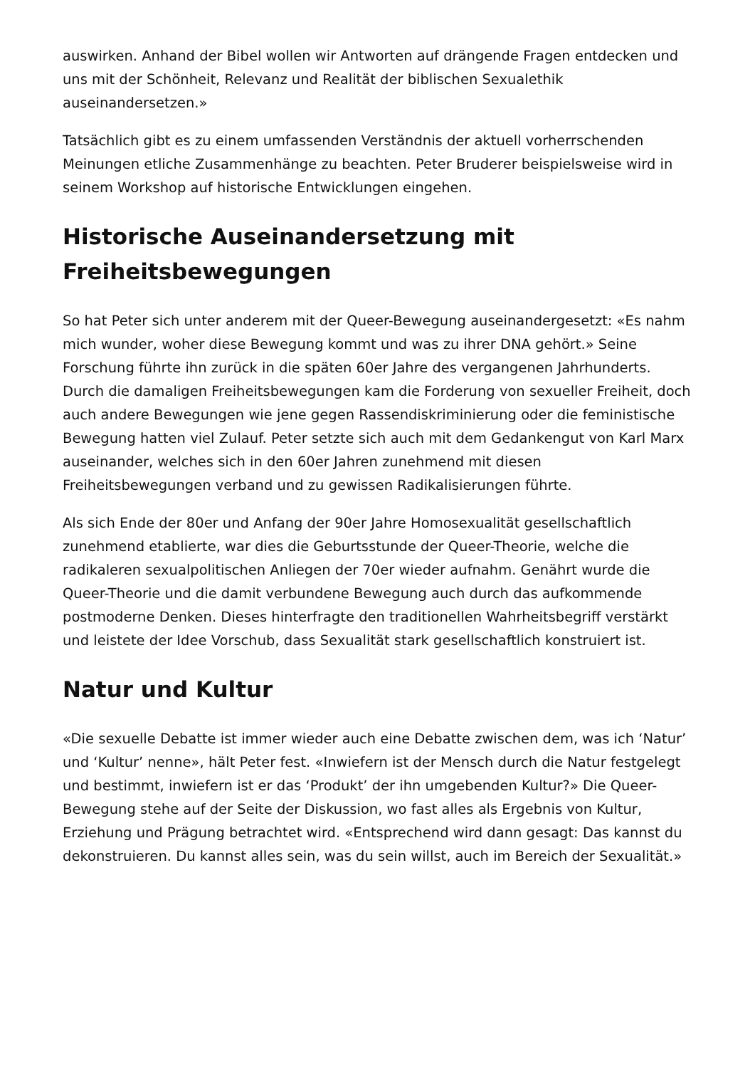auswirken. Anhand der Bibel wollen wir Antworten auf drängende Fragen entdecken und uns mit der Schönheit, Relevanz und Realität der biblischen Sexualethik auseinandersetzen.»
Tatsächlich gibt es zu einem umfassenden Verständnis der aktuell vorherrschenden Meinungen etliche Zusammenhänge zu beachten. Peter Bruderer beispielsweise wird in seinem Workshop auf historische Entwicklungen eingehen.
Historische Auseinandersetzung mit Freiheitsbewegungen
So hat Peter sich unter anderem mit der Queer-Bewegung auseinandergesetzt: «Es nahm mich wunder, woher diese Bewegung kommt und was zu ihrer DNA gehört.» Seine Forschung führte ihn zurück in die späten 60er Jahre des vergangenen Jahrhunderts. Durch die damaligen Freiheitsbewegungen kam die Forderung von sexueller Freiheit, doch auch andere Bewegungen wie jene gegen Rassendiskriminierung oder die feministische Bewegung hatten viel Zulauf. Peter setzte sich auch mit dem Gedankengut von Karl Marx auseinander, welches sich in den 60er Jahren zunehmend mit diesen Freiheitsbewegungen verband und zu gewissen Radikalisierungen führte.
Als sich Ende der 80er und Anfang der 90er Jahre Homosexualität gesellschaftlich zunehmend etablierte, war dies die Geburtsstunde der Queer-Theorie, welche die radikaleren sexualpolitischen Anliegen der 70er wieder aufnahm. Genährt wurde die Queer-Theorie und die damit verbundene Bewegung auch durch das aufkommende postmoderne Denken. Dieses hinterfragte den traditionellen Wahrheitsbegriff verstärkt und leistete der Idee Vorschub, dass Sexualität stark gesellschaftlich konstruiert ist.
Natur und Kultur
«Die sexuelle Debatte ist immer wieder auch eine Debatte zwischen dem, was ich ‘Natur’ und ‘Kultur’ nenne», hält Peter fest. «Inwiefern ist der Mensch durch die Natur festgelegt und bestimmt, inwiefern ist er das ‘Produkt’ der ihn umgebenden Kultur?» Die Queer-Bewegung stehe auf der Seite der Diskussion, wo fast alles als Ergebnis von Kultur, Erziehung und Prägung betrachtet wird. «Entsprechend wird dann gesagt: Das kannst du dekonstruieren. Du kannst alles sein, was du sein willst, auch im Bereich der Sexualität.»